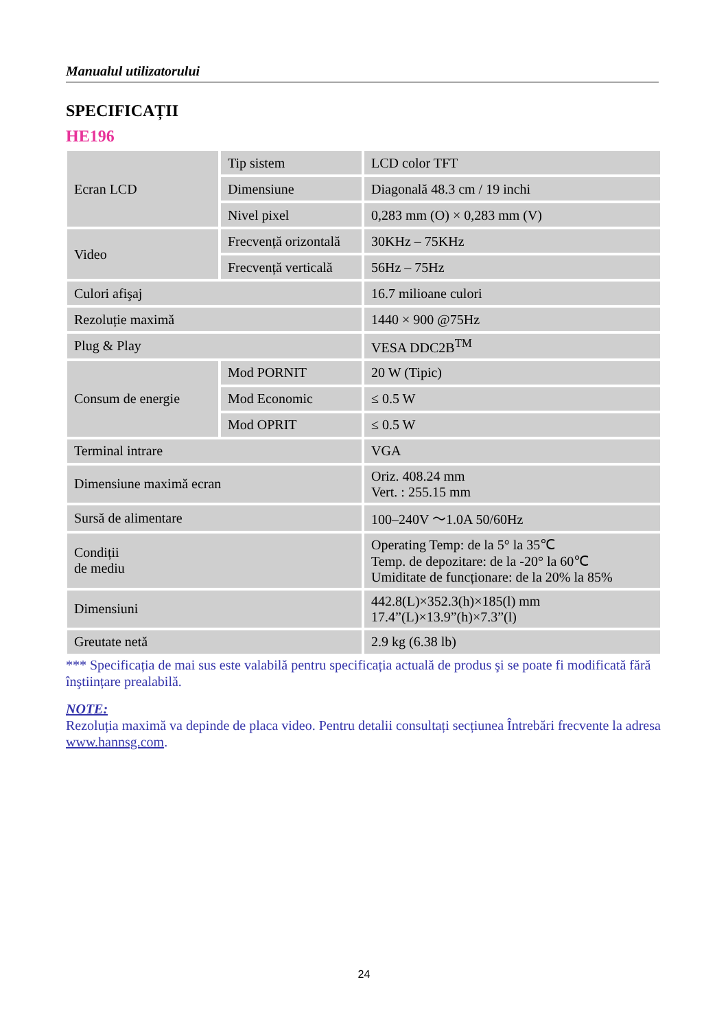Manualul utilizatorului
SPECIFICAȚII
HE196
| Ecran LCD | Tip sistem | LCD color TFT |
| | Dimensiune | Diagonală 48.3 cm / 19 inchi |
| | Nivel pixel | 0,283 mm (O) × 0,283 mm (V) |
| Video | Frecvență orizontală | 30KHz – 75KHz |
| | Frecvență verticală | 56Hz – 75Hz |
| Culori afişaj | | 16.7 milioane culori |
| Rezoluție maximă | | 1440 × 900 @75Hz |
| Plug & Play | | VESA DDC2B<sup>TM</sup> |
| Consum de energie | Mod PORNIT | 20 W (Tipic) |
| | Mod Economic | ≤ 0.5 W |
| | Mod OPRIT | ≤ 0.5 W |
| Terminal intrare | | VGA |
| Dimensiune maximă ecran | | Oriz. 408.24 mm Vert. : 255.15 mm |
| Sursă de alimentare | | 100–240V ～1.0A 50/60Hz |
| Condiții de mediu | | Operating Temp: de la 5° la 35℃ Temp. de depozitare: de la -20° la 60℃ Umiditate de funcționare: de la 20% la 85% |
| Dimensiuni | | 442.8(L)×352.3(h)×185(l) mm 17.4”(L)×13.9”(h)×7.3”(l) |
| Greutate netă | | 2.9 kg (6.38 lb) |
*** Specificația de mai sus este valabilă pentru specificația actuală de produs şi se poate fi modificată fără înştiințare prealabilă.
NOTE:
Rezoluția maximă va depinde de placa video. Pentru detalii consultați secțiunea Întrebări frecvente la adresa www.hannsg.com.
24